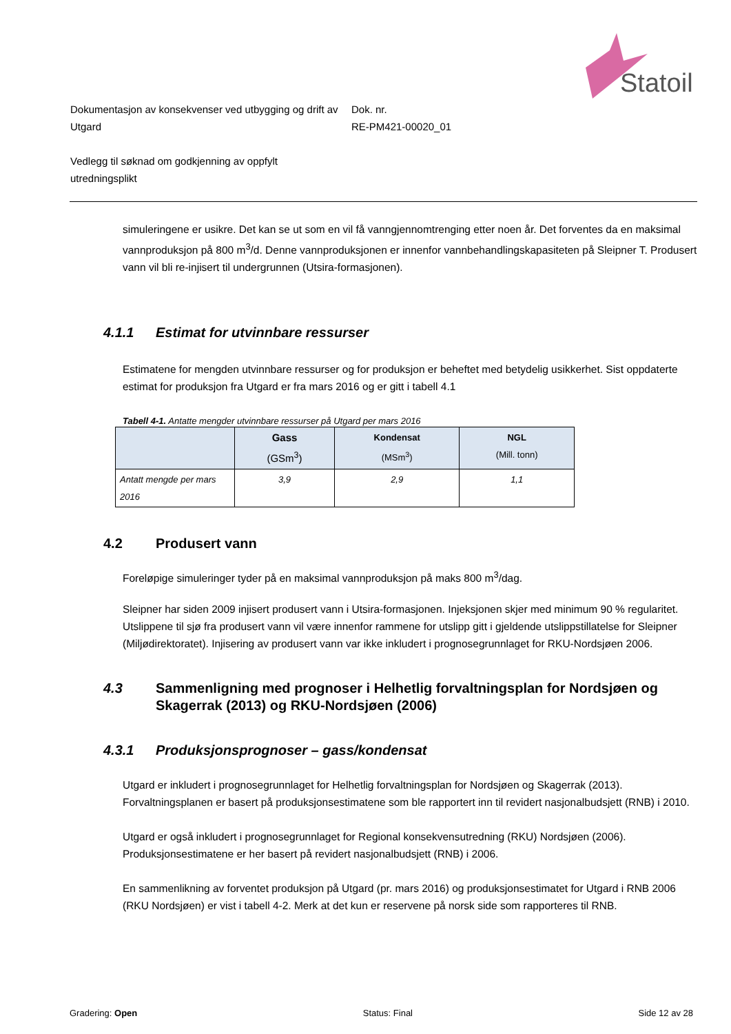Statoil
Dokumentasjon av konsekvenser ved utbygging og drift av Utgard
Dok. nr.
RE-PM421-00020_01
Vedlegg til søknad om godkjenning av oppfylt utredningsplikt
simuleringene er usikre. Det kan se ut som en vil få vanngjennomtrenging etter noen år. Det forventes da en maksimal vannproduksjon på 800 m<sup>3</sup>/d. Denne vannproduksjonen er innenfor vannbehandlingskapasiteten på Sleipner T. Produsert vann vil bli re-injisert til undergrunnen (Utsira-formasjonen).
4.1.1 Estimat for utvinnbare ressurser
Estimatene for mengden utvinnbare ressurser og for produksjon er beheftet med betydelig usikkerhet. Sist oppdaterte estimat for produksjon fra Utgard er fra mars 2016 og er gitt i tabell 4.1
Tabell 4-1. Antatte mengder utvinnbare ressurser på Utgard per mars 2016
| | Gass (GSm<sup>3</sup>) | Kondensat (MSm<sup>3</sup>) | NGL (Mill. tonn) |
| --- | --- | --- | --- |
| Antatt mengde per mars 2016 | 3,9 | 2,9 | 1,1 |
4.2 Produsert vann
Foreløpige simuleringer tyder på en maksimal vannproduksjon på maks 800 m<sup>3</sup>/dag.
Sleipner har siden 2009 injisert produsert vann i Utsira-formasjonen. Injeksjonen skjer med minimum 90 % regularitet. Utslippene til sjø fra produsert vann vil være innenfor rammene for utslipp gitt i gjeldende utslippstillatelse for Sleipner (Miljødirektoratet). Injisering av produsert vann var ikke inkludert i prognosegrunnlaget for RKU-Nordsjøen 2006.
4.3 Sammenligning med prognoser i Helhetlig forvaltningsplan for Nordsjøen og Skagerrak (2013) og RKU-Nordsjøen (2006)
4.3.1 Produksjonsprognoser – gass/kondensat
Utgard er inkludert i prognosegrunnlaget for Helhetlig forvaltningsplan for Nordsjøen og Skagerrak (2013). Forvaltningsplanen er basert på produksjonsestimatene som ble rapportert inn til revidert nasjonalbudsjett (RNB) i 2010.
Utgard er også inkludert i prognosegrunnlaget for Regional konsekvensutredning (RKU) Nordsjøen (2006). Produksjonsestimatene er her basert på revidert nasjonalbudsjett (RNB) i 2006.
En sammenlikning av forventet produksjon på Utgard (pr. mars 2016) og produksjonsestimatet for Utgard i RNB 2006 (RKU Nordsjøen) er vist i tabell 4-2. Merk at det kun er reservene på norsk side som rapporteres til RNB.
Gradering: Open Status: Final Side 12 av 28